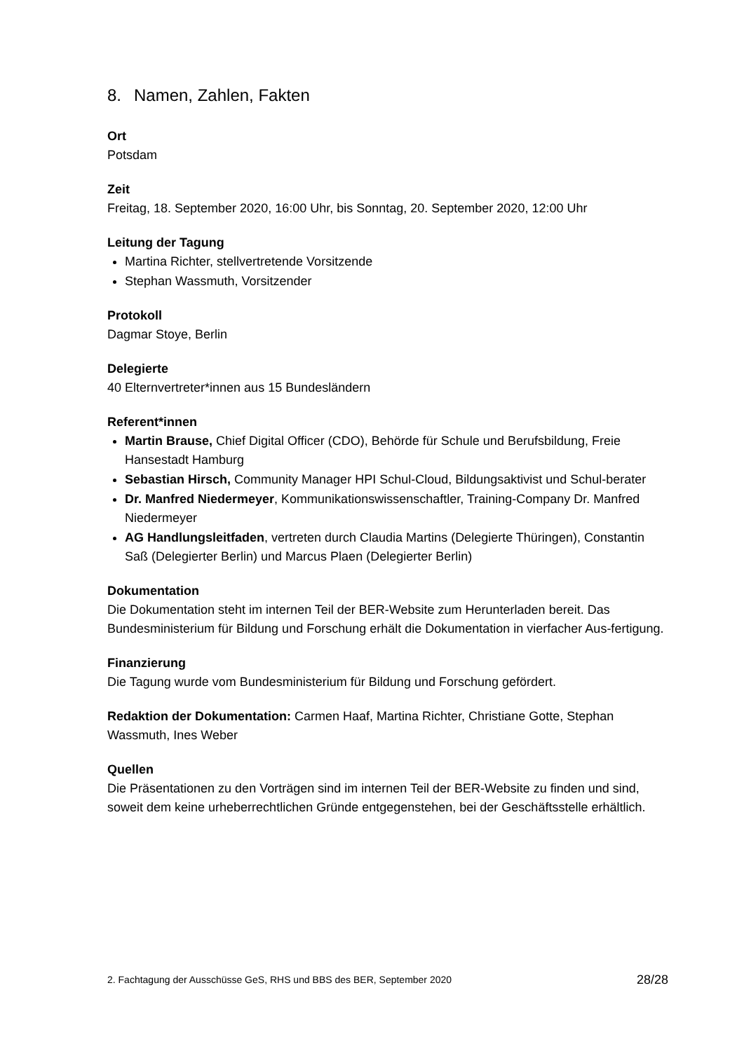8. Namen, Zahlen, Fakten
Ort
Potsdam
Zeit
Freitag, 18. September 2020, 16:00 Uhr, bis Sonntag, 20. September 2020, 12:00 Uhr
Leitung der Tagung
Martina Richter, stellvertretende Vorsitzende
Stephan Wassmuth, Vorsitzender
Protokoll
Dagmar Stoye, Berlin
Delegierte
40 Elternvertreter*innen aus 15 Bundesländern
Referent*innen
Martin Brause, Chief Digital Officer (CDO), Behörde für Schule und Berufsbildung, Freie Hansestadt Hamburg
Sebastian Hirsch, Community Manager HPI Schul-Cloud, Bildungsaktivist und Schul-berater
Dr. Manfred Niedermeyer, Kommunikationswissenschaftler, Training-Company Dr. Manfred Niedermeyer
AG Handlungsleitfaden, vertreten durch Claudia Martins (Delegierte Thüringen), Constantin Saß (Delegierter Berlin) und Marcus Plaen (Delegierter Berlin)
Dokumentation
Die Dokumentation steht im internen Teil der BER-Website zum Herunterladen bereit. Das Bundesministerium für Bildung und Forschung erhält die Dokumentation in vierfacher Aus-fertigung.
Finanzierung
Die Tagung wurde vom Bundesministerium für Bildung und Forschung gefördert.
Redaktion der Dokumentation: Carmen Haaf, Martina Richter, Christiane Gotte, Stephan Wassmuth, Ines Weber
Quellen
Die Präsentationen zu den Vorträgen sind im internen Teil der BER-Website zu finden und sind, soweit dem keine urheberrechtlichen Gründe entgegenstehen, bei der Geschäftsstelle erhältlich.
2. Fachtagung der Ausschüsse GeS, RHS und BBS des BER, September 2020 28/28